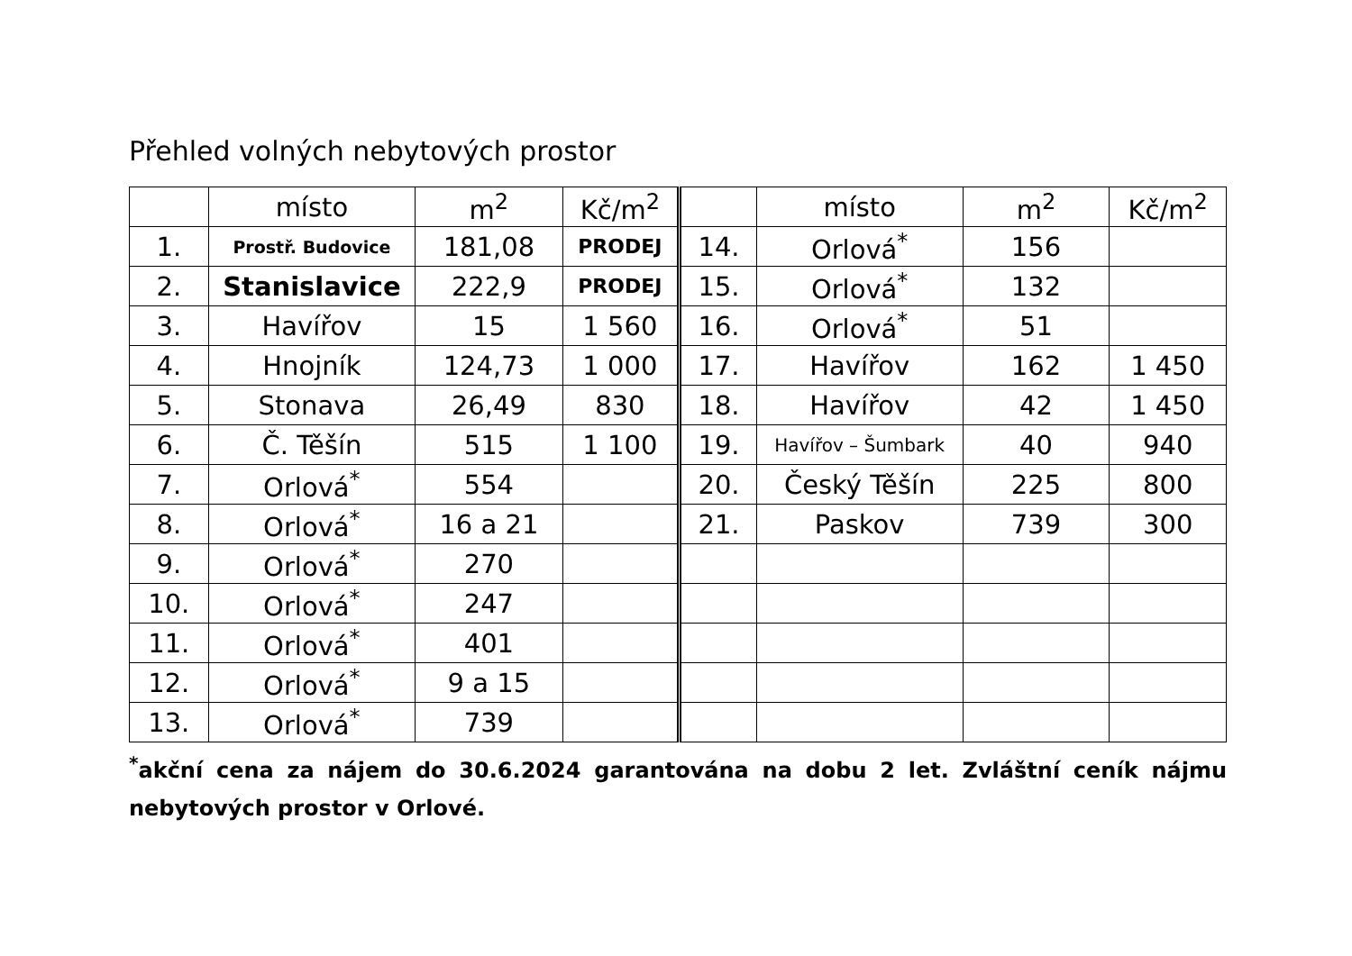Přehled volných nebytových prostor
| | místo | m<sup>2</sup> | Kč/m<sup>2</sup> | | místo | m<sup>2</sup> | Kč/m<sup>2</sup> |
| 1. | Prostř. Budovice | 181,08 | PRODEJ | 14. | Orlová<sup>*</sup> | 156 | |
| 2. | Stanislavice | 222,9 | PRODEJ | 15. | Orlová<sup>*</sup> | 132 | |
| 3. | Havířov | 15 | 1 560 | 16. | Orlová<sup>*</sup> | 51 | |
| 4. | Hnojník | 124,73 | 1 000 | 17. | Havířov | 162 | 1 450 |
| 5. | Stonava | 26,49 | 830 | 18. | Havířov | 42 | 1 450 |
| 6. | Č. Těšín | 515 | 1 100 | 19. | Havířov – Šumbark | 40 | 940 |
| 7. | Orlová<sup>*</sup> | 554 | | 20. | Český Těšín | 225 | 800 |
| 8. | Orlová<sup>*</sup> | 16 a 21 | | 21. | Paskov | 739 | 300 |
| 9. | Orlová<sup>*</sup> | 270 | | | | | |
| 10. | Orlová<sup>*</sup> | 247 | | | | | |
| 11. | Orlová<sup>*</sup> | 401 | | | | | |
| 12. | Orlová<sup>*</sup> | 9 a 15 | | | | | |
| 13. | Orlová<sup>*</sup> | 739 | | | | | |
<sup>*</sup> akční cena za nájem do 30.6.2024 garantována na dobu 2 let. Zvláštní ceník nájmu nebytových prostor v Orlové.